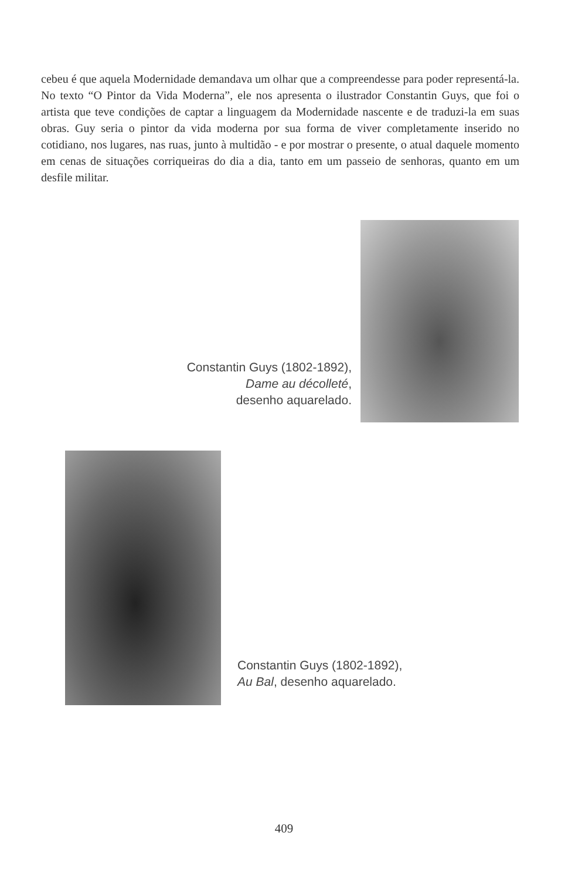cebeu é que aquela Modernidade demandava um olhar que a compreendesse para poder representá-la. No texto “O Pintor da Vida Moderna”, ele nos apresenta o ilustrador Constantin Guys, que foi o artista que teve condições de captar a linguagem da Modernidade nascente e de traduzi-la em suas obras. Guy seria o pintor da vida moderna por sua forma de viver completamente inserido no cotidiano, nos lugares, nas ruas, junto à multidão - e por mostrar o presente, o atual daquele momento em cenas de situações corriqueiras do dia a dia, tanto em um passeio de senhoras, quanto em um desfile militar.
Constantin Guys (1802-1892),
Dame au décolleté,
desenho aquarelado.
Constantin Guys (1802-1892),
Au Bal, desenho aquarelado.
409